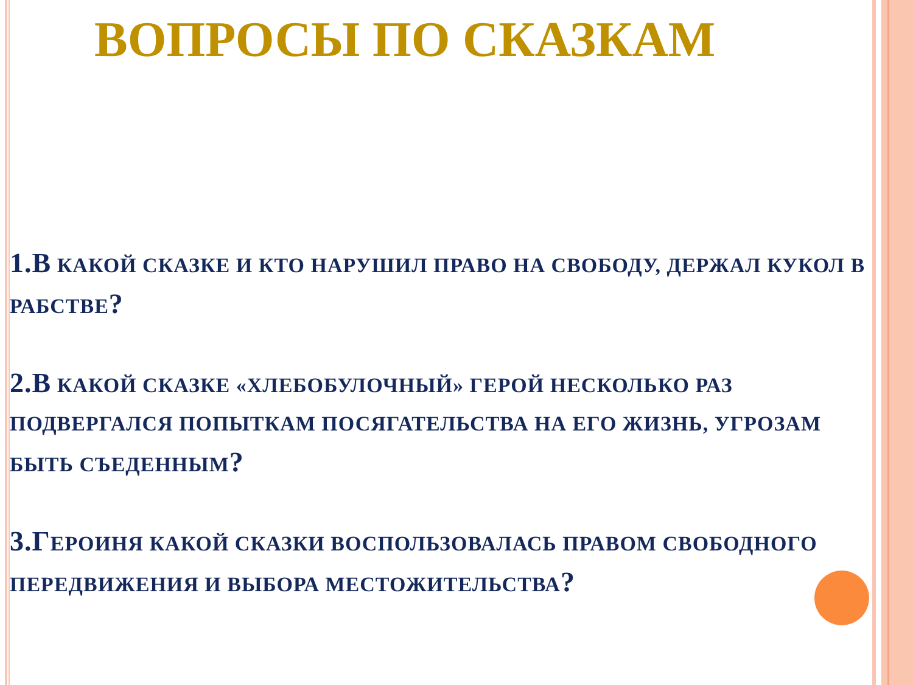ВОПРОСЫ ПО СКАЗКАМ
1.В КАКОЙ СКАЗКЕ И КТО НАРУШИЛ ПРАВО НА СВОБОДУ, ДЕРЖАЛ КУКОЛ В РАБСТВЕ?
2.В КАКОЙ СКАЗКЕ «ХЛЕБОБУЛОЧНЫЙ» ГЕРОЙ НЕСКОЛЬКО РАЗ ПОДВЕРГАЛСЯ ПОПЫТКАМ ПОСЯГАТЕЛЬСТВА НА ЕГО ЖИЗНЬ, УГРОЗАМ БЫТЬ СЪЕДЕННЫМ?
3.ГЕРОИНЯ КАКОЙ СКАЗКИ ВОСПОЛЬЗОВАЛАСЬ ПРАВОМ СВОБОДНОГО ПЕРЕДВИЖЕНИЯ И ВЫБОРА МЕСТОЖИТЕЛЬСТВА?